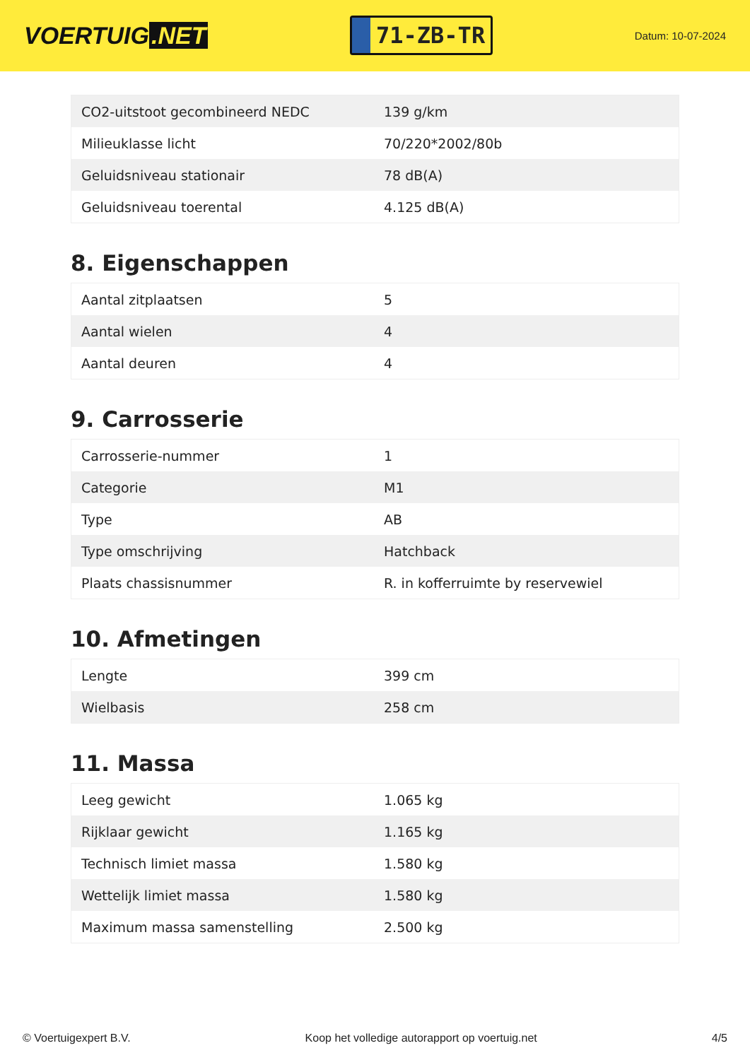VOERTUIG.NET
71-ZB-TR
Datum: 10-07-2024
| CO2-uitstoot gecombineerd NEDC | 139 g/km |
| Milieuklasse licht | 70/220*2002/80b |
| Geluidsniveau stationair | 78 dB(A) |
| Geluidsniveau toerental | 4.125 dB(A) |
8. Eigenschappen
| Aantal zitplaatsen | 5 |
| Aantal wielen | 4 |
| Aantal deuren | 4 |
9. Carrosserie
| Carrosserie-nummer | 1 |
| Categorie | M1 |
| Type | AB |
| Type omschrijving | Hatchback |
| Plaats chassisnummer | R. in kofferruimte by reservewiel |
10. Afmetingen
| Lengte | 399 cm |
| Wielbasis | 258 cm |
11. Massa
| Leeg gewicht | 1.065 kg |
| Rijklaar gewicht | 1.165 kg |
| Technisch limiet massa | 1.580 kg |
| Wettelijk limiet massa | 1.580 kg |
| Maximum massa samenstelling | 2.500 kg |
© Voertuigexpert B.V. Koop het volledige autorapport op voertuig.net 4/5